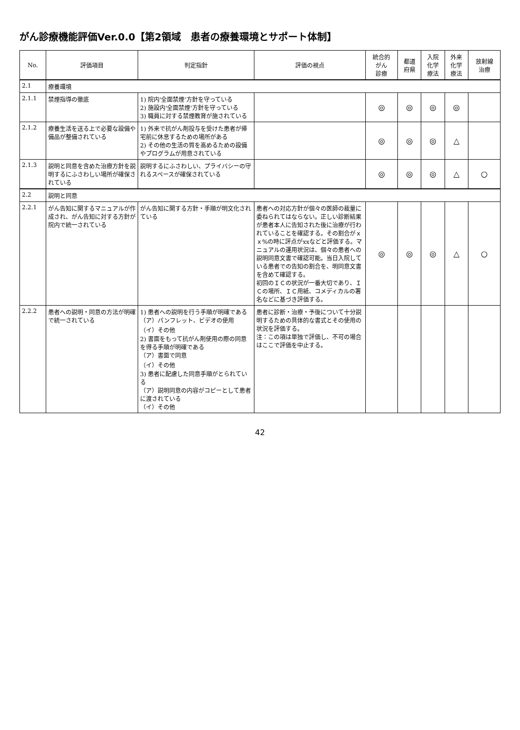がん診療機能評価Ver.0.0【第2領域　患者の療養環境とサポート体制】
| No. | 評価項目 | 判定指針 | 評価の視点 | 統合的 がん 診療 | 都道 府県 | 入院 化学 療法 | 外来 化学 療法 | 放射線 治療 |
| --- | --- | --- | --- | --- | --- | --- | --- | --- |
| 2.1 | 療養環境 | | | | | | | |
| 2.1.1 | 禁煙指導の徹底 | 1) 院内'全面禁煙'方針を守っている 2) 施設内'全面禁煙'方針を守っている 3) 職員に対する禁煙教育が施されている | | ◎ | ◎ | ◎ | ◎ | |
| 2.1.2 | 療養生活を送る上で必要な設備や備品が整備されている | 1) 外来で抗がん剤投与を受けた患者が帰宅前に休息するための場所がある 2) その他の生活の質を高めるための設備やプログラムが用意されている | | ◎ | ◎ | ◎ | △ | |
| 2.1.3 | 説明と同意を含めた治療方針を説明するにふさわしい場所が確保されている | 説明するにふさわしい、プライバシーの守れるスペースが確保されている | | ◎ | ◎ | ◎ | △ | ○ |
| 2.2 | 説明と同意 | | | | | | | |
| 2.2.1 | がん告知に関するマニュアルが作成され、がん告知に対する方針が院内で統一されている | がん告知に関する方針・手順が明文化されている | 患者への対応方針が個々の医師の裁量に委ねられてはならない。正しい診断結果が患者本人に告知された後に治療が行われていることを確認する。その割合がｘｘ%の時に評点がxxなどと評価する。マニュアルの運用状況は、個々の患者への説明同意文書で確認可能。当日入院している患者での告知の割合を、明同意文書を含めて確認する。 初回のＩＣの状況が一番大切であり、ＩＣの場所、ＩＣ用紙、コメディカルの署名などに基づき評価する。 | ◎ | ◎ | ◎ | △ | ○ |
| 2.2.2 | 患者への説明・同意の方法が明確で統一されている | 1) 患者への説明を行う手順が明確である （ア）パンフレット、ビデオの使用 （イ）その他 2) 書面をもって抗がん剤使用の際の同意を得る手順が明確である （ア）書面で同意 （イ）その他 3) 患者に配慮した同意手順がとられている （ア）説明同意の内容がコピーとして患者に渡されている （イ）その他 | 患者に診断・治療・予後について十分説明するための具体的な書式とその使用の状況を評価する。 注：この項は単独で評価し、不可の場合はここで評価を中止する。 | | | | | |
42